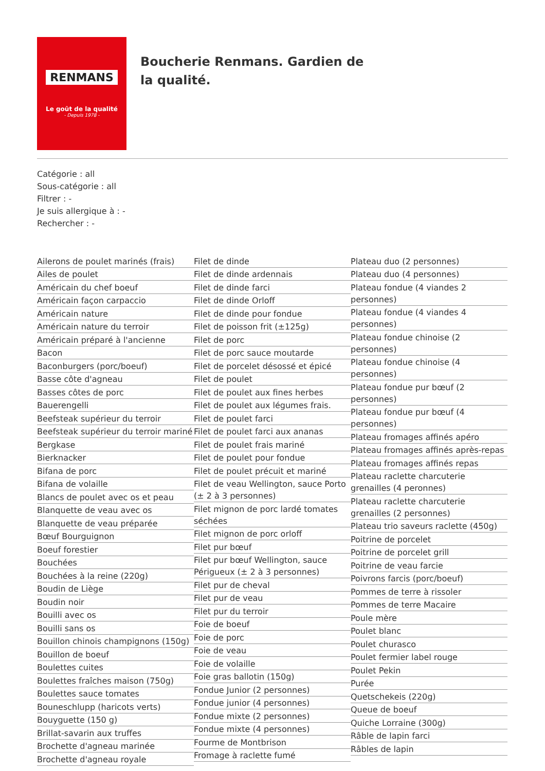RENMANS
Le goût de la qualité
- Depuis 1978 -
Boucherie Renmans. Gardien de la qualité.
Catégorie : all
Sous-catégorie : all
Filtrer : -
Je suis allergique à : -
Rechercher : -
Ailerons de poulet marinés (frais)
Ailes de poulet
Américain du chef boeuf
Américain façon carpaccio
Américain nature
Américain nature du terroir
Américain préparé à l'ancienne
Bacon
Baconburgers (porc/boeuf)
Basse côte d'agneau
Basses côtes de porc
Bauerengelli
Beefsteak supérieur du terroir
Beefsteak supérieur du terroir mariné
Bergkase
Bierknacker
Bifana de porc
Bifana de volaille
Blancs de poulet avec os et peau
Blanquette de veau avec os
Blanquette de veau préparée
Bœuf Bourguignon
Boeuf forestier
Bouchées
Bouchées à la reine (220g)
Boudin de Liège
Boudin noir
Bouilli avec os
Bouilli sans os
Bouillon chinois champignons (150g)
Bouillon de boeuf
Boulettes cuites
Boulettes fraîches maison (750g)
Boulettes sauce tomates
Bouneschlupp (haricots verts)
Bouyguette (150 g)
Brillat-savarin aux truffes
Brochette d'agneau marinée
Brochette d'agneau royale
Filet de dinde
Filet de dinde ardennais
Filet de dinde farci
Filet de dinde Orloff
Filet de dinde pour fondue
Filet de poisson frit (±125g)
Filet de porc
Filet de porc sauce moutarde
Filet de porcelet désossé et épicé
Filet de poulet
Filet de poulet aux fines herbes
Filet de poulet aux légumes frais.
Filet de poulet farci
Filet de poulet farci aux ananas
Filet de poulet frais mariné
Filet de poulet pour fondue
Filet de poulet précuit et mariné
Filet de veau Wellington, sauce Porto (± 2 à 3 personnes)
Filet mignon de porc lardé tomates séchées
Filet mignon de porc orloff
Filet pur bœuf
Filet pur bœuf Wellington, sauce Périgueux (± 2 à 3 personnes)
Filet pur de cheval
Filet pur de veau
Filet pur du terroir
Foie de boeuf
Foie de porc
Foie de veau
Foie de volaille
Foie gras ballotin (150g)
Fondue Junior (2 personnes)
Fondue junior (4 personnes)
Fondue mixte (2 personnes)
Fondue mixte (4 personnes)
Fourme de Montbrison
Fromage à raclette fumé
Plateau duo (2 personnes)
Plateau duo (4 personnes)
Plateau fondue (4 viandes 2 personnes)
Plateau fondue (4 viandes 4 personnes)
Plateau fondue chinoise (2 personnes)
Plateau fondue chinoise (4 personnes)
Plateau fondue pur bœuf (2 personnes)
Plateau fondue pur bœuf (4 personnes)
Plateau fromages affinés apéro
Plateau fromages affinés après-repas
Plateau fromages affinés repas
Plateau raclette charcuterie grenailles (4 peronnes)
Plateau raclette charcuterie grenailles (2 personnes)
Plateau trio saveurs raclette (450g)
Poitrine de porcelet
Poitrine de porcelet grill
Poitrine de veau farcie
Poivrons farcis (porc/boeuf)
Pommes de terre à rissoler
Pommes de terre Macaire
Poule mère
Poulet blanc
Poulet churasco
Poulet fermier label rouge
Poulet Pekin
Purée
Quetschekeis (220g)
Queue de boeuf
Quiche Lorraine (300g)
Râble de lapin farci
Râbles de lapin